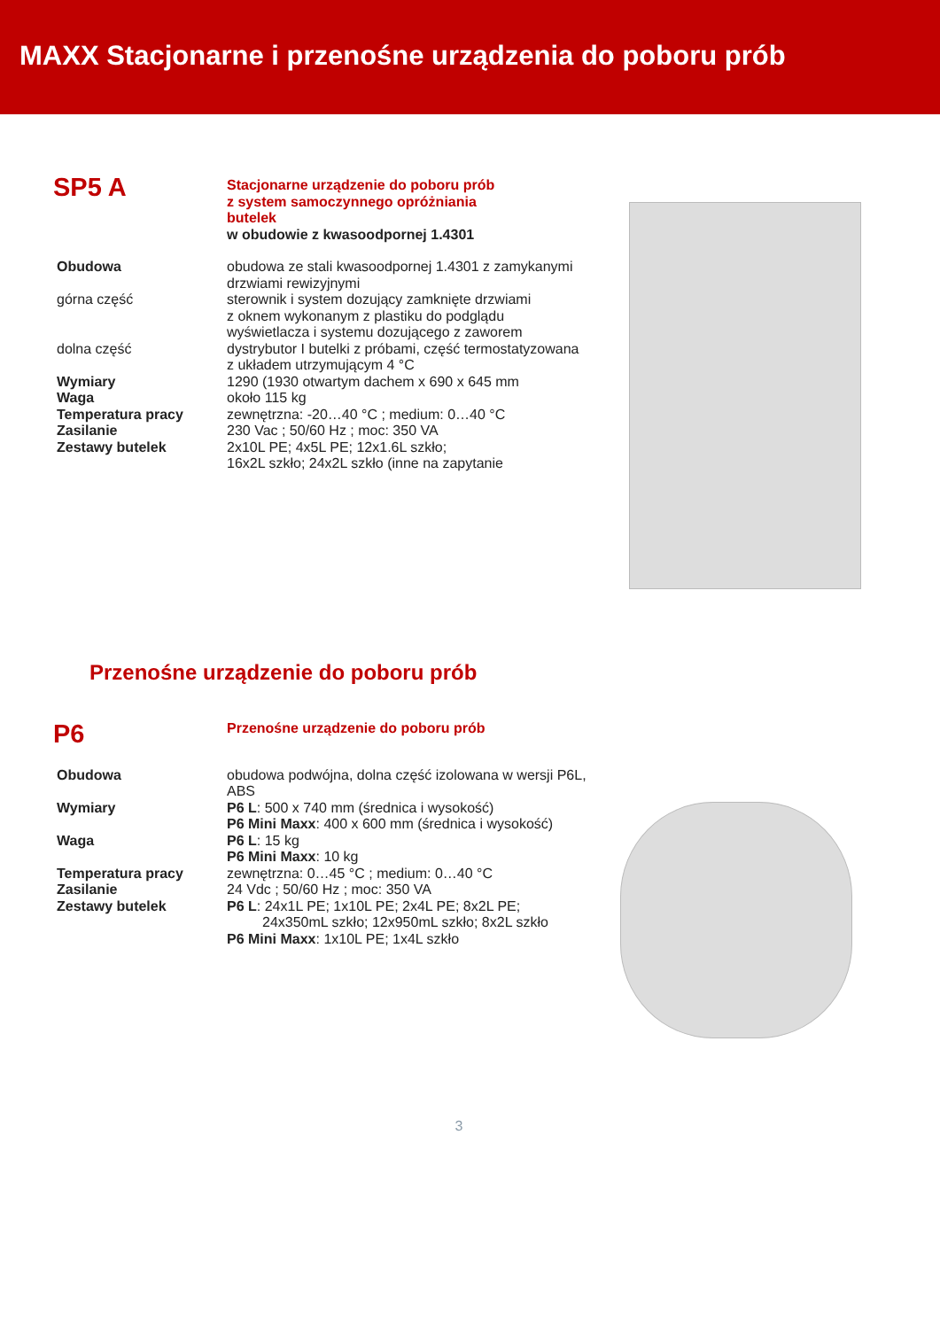MAXX Stacjonarne i przenośne urządzenia do poboru prób
SP5 A
Stacjonarne urządzenie do poboru prób
z system samoczynnego opróżniania
butelek
w obudowie z kwasoodpornej 1.4301
Obudowa obudowa ze stali kwasoodpornej 1.4301 z zamykanymi drzwiami rewizyjnymi
górna część sterownik i system dozujący zamknięte drzwiami
z oknem wykonanym z plastiku do podglądu
wyświetlacza i systemu dozującego z zaworem
dolna część dystrybutor I butelki z próbami, część termostatyzowana
z układem utrzymującym 4 °C
Wymiary 1290 (1930 otwartym dachem x 690 x 645 mm
Waga około 115 kg
Temperatura pracy zewnętrzna: -20…40 °C ; medium: 0…40 °C
Zasilanie 230 Vac ; 50/60 Hz ; moc: 350 VA
Zestawy butelek 2x10L PE; 4x5L PE; 12x1.6L szkło;
16x2L szkło; 24x2L szkło (inne na zapytanie
Przenośne urządzenie do poboru prób
P6
Przenośne urządzenie do poboru prób
Obudowa obudowa podwójna, dolna część izolowana w wersji P6L, ABS
Wymiary P6 L: 500 x 740 mm (średnica i wysokość)
P6 Mini Maxx: 400 x 600 mm (średnica i wysokość)
Waga P6 L: 15 kg
P6 Mini Maxx: 10 kg
Temperatura pracy zewnętrzna: 0…45 °C ; medium: 0…40 °C
Zasilanie 24 Vdc ; 50/60 Hz ; moc: 350 VA
Zestawy butelek P6 L: 24x1L PE; 1x10L PE; 2x4L PE; 8x2L PE;
24x350mL szkło; 12x950mL szkło; 8x2L szkło
P6 Mini Maxx: 1x10L PE; 1x4L szkło
3